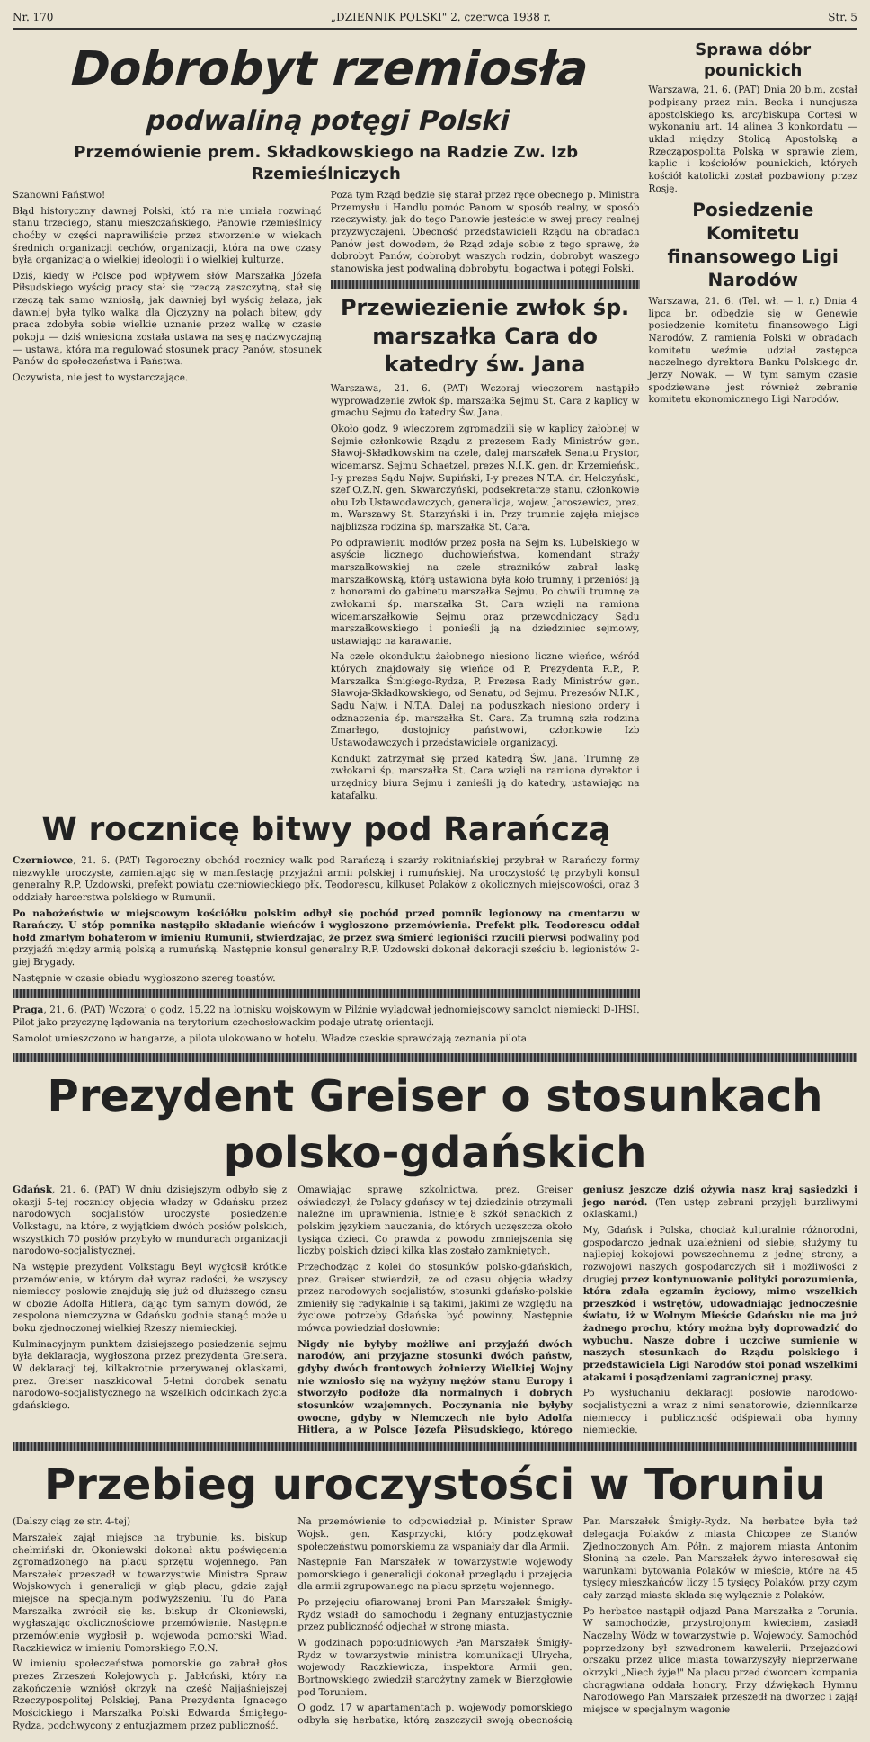Nr. 170 „DZIENNIK POLSKI" 2. czerwca 1938 r. Str. 5
Dobrobyt rzemiosła
podwaliną potęgi Polski
Przemówienie prem. Składkowskiego na Radzie Zw. Izb Rzemieślniczych
Szanowni Państwo!
Błąd historyczny dawnej Polski, któ ra nie umiała rozwinąć stanu trzeciego, stanu mieszczańskiego, Panowie rzemieślnicy choćby w części naprawiliście przez stworzenie w wiekach średnich organizacji cechów, organizacji, która na owe czasy była organizacją o wielkiej ideologii i o wielkiej kulturze.
Dziś, kiedy w Polsce pod wpływem słów Marszałka Józefa Piłsudskiego wyścig pracy stał się rzeczą zaszczytną, stał się rzeczą tak samo wzniosłą, jak dawniej był wyścig żelaza, jak dawniej była tylko walka dla Ojczyzny na polach bitew, gdy praca zdobyła sobie wielkie uznanie przez walkę w czasie pokoju — dziś wniesiona została ustawa na sesję nadzwyczajną — ustawa, która ma regulować stosunek pracy Panów, stosunek Panów do społeczeństwa i Państwa.
Oczywista, nie jest to wystarczające.
Poza tym Rząd będzie się starał przez ręce obecnego p. Ministra Przemysłu i Handlu pomóc Panom w sposób realny, w sposób rzeczywisty, jak do tego Panowie jesteście w swej pracy realnej przyzwyczajeni. Obecność przedstawicieli Rządu na obradach Panów jest dowodem, że Rząd zdaje sobie z tego sprawę, że dobrobyt Panów, dobrobyt waszych rodzin, dobrobyt waszego stanowiska jest podwaliną dobrobytu, bogactwa i potęgi Polski.
Przewiezienie zwłok śp. marszałka Cara do katedry św. Jana
Warszawa, 21. 6. (PAT) Wczoraj wieczorem nastąpiło wyprowadzenie zwłok śp. marszałka Sejmu St. Cara z kaplicy w gmachu Sejmu do katedry Św. Jana.
Około godz. 9 wieczorem zgromadzili się w kaplicy żałobnej w Sejmie członkowie Rządu z prezesem Rady Ministrów gen. Sławoj-Składkowskim na czele, dalej marszałek Senatu Prystor, wicemarsz. Sejmu Schaetzel, prezes N.I.K. gen. dr. Krzemieński, I-y prezes Sądu Najw. Supiński, I-y prezes N.T.A. dr. Helczyński, szef O.Z.N. gen. Skwarczyński, podsekretarze stanu, członkowie obu Izb Ustawodawczych, generalicja, wojew. Jaroszewicz, prez. m. Warszawy St. Starzyński i in. Przy trumnie zajęła miejsce najbliższa rodzina śp. marszałka St. Cara.
Po odprawieniu modłów przez posła na Sejm ks. Lubelskiego w asyście licznego duchowieństwa, komendant straży marszałkowskiej na czele strażników zabrał laskę marszałkowską, którą ustawiona była koło trumny, i przeniósł ją z honorami do gabinetu marszałka Sejmu. Po chwili trumnę ze zwłokami śp. marszałka St. Cara wzięli na ramiona wicemarszałkowie Sejmu oraz przewodniczący Sądu marszałkowskiego i ponieśli ją na dziedziniec sejmowy, ustawiając na karawanie.
Na czele okonduktu żałobnego niesiono liczne wieńce, wśród których znajdowały się wieńce od P. Prezydenta R.P., P. Marszałka Śmigłego-Rydza, P. Prezesa Rady Ministrów gen. Sławoja-Składkowskiego, od Senatu, od Sejmu, Prezesów N.I.K., Sądu Najw. i N.T.A. Dalej na poduszkach niesiono ordery i odznaczenia śp. marszałka St. Cara. Za trumną szła rodzina Zmarłego, dostojnicy państwowi, członkowie Izb Ustawodawczych i przedstawiciele organizacyj.
Kondukt zatrzymał się przed katedrą Św. Jana. Trumnę ze zwłokami śp. marszałka St. Cara wzięli na ramiona dyrektor i urzędnicy biura Sejmu i zanieśli ją do katedry, ustawiając na katafalku.
W rocznicę bitwy pod Rarańczą
Czerniowce, 21. 6. (PAT) Tegoroczny obchód rocznicy walk pod Rarańczą i szarży rokitniańskiej przybrał w Rarańczy formy niezwykle uroczyste, zamieniając się w manifestację przyjaźni armii polskiej i rumuńskiej. Na uroczystość tę przybyli konsul generalny R.P. Uzdowski, prefekt powiatu czerniowieckiego płk. Teodorescu, kilkuset Polaków z okolicznych miejscowości, oraz 3 oddziały harcerstwa polskiego w Rumunii.
Po nabożeństwie w miejscowym kościółku polskim odbył się pochód przed pomnik legionowy na cmentarzu w Rarańczy. U stóp pomnika nastąpiło składanie wieńców i wygłoszono przemówienia. Prefekt płk. Teodorescu oddał hołd zmarłym bohaterom w imieniu Rumunii, stwierdzając, że przez swą śmierć legioniści rzucili pierwsi podwaliny pod przyjaźń między armią polską a rumuńską. Następnie konsul generalny R.P. Uzdowski dokonał dekoracji sześciu b. legionistów 2-giej Brygady.
Następnie w czasie obiadu wygłoszono szereg toastów.
Praga, 21. 6. (PAT) Wczoraj o godz. 15.22 na lotnisku wojskowym w Pilźnie wylądował jednomiejscowy samolot niemiecki D-IHSI. Pilot jako przyczynę lądowania na terytorium czechosłowackim podaje utratę orientacji.
Samolot umieszczono w hangarze, a pilota ulokowano w hotelu. Władze czeskie sprawdzają zeznania pilota.
Sprawa dóbr pounickich
Warszawa, 21. 6. (PAT) Dnia 20 b.m. został podpisany przez min. Becka i nuncjusza apostolskiego ks. arcybiskupa Cortesi w wykonaniu art. 14 alinea 3 konkordatu — układ między Stolicą Apostolską a Rzecząpospolitą Polską w sprawie ziem, kaplic i kościołów pounickich, których kościół katolicki został pozbawiony przez Rosję.
Posiedzenie Komitetu finansowego Ligi Narodów
Warszawa, 21. 6. (Tel. wł. — l. r.) Dnia 4 lipca br. odbędzie się w Genewie posiedzenie komitetu finansowego Ligi Narodów. Z ramienia Polski w obradach komitetu weźmie udział zastępca naczelnego dyrektora Banku Polskiego dr. Jerzy Nowak. — W tym samym czasie spodziewane jest również zebranie komitetu ekonomicznego Ligi Narodów.
Prezydent Greiser o stosunkach polsko-gdańskich
Gdańsk, 21. 6. (PAT) W dniu dzisiejszym odbyło się z okazji 5-tej rocznicy objęcia władzy w Gdańsku przez narodowych socjalistów uroczyste posiedzenie Volkstagu, na które, z wyjątkiem dwóch posłów polskich, wszystkich 70 posłów przybyło w mundurach organizacji narodowo-socjalistycznej.
Na wstępie prezydent Volkstagu Beyl wygłosił krótkie przemówienie, w którym dał wyraz radości, że wszyscy niemieccy posłowie znajdują się już od dłuższego czasu w obozie Adolfa Hitlera, dając tym samym dowód, że zespolona niemczyzna w Gdańsku godnie stanąć może u boku zjednoczonej wielkiej Rzeszy niemieckiej.
Kulminacyjnym punktem dzisiejszego posiedzenia sejmu była deklaracja, wygłoszona przez prezydenta Greisera. W deklaracji tej, kilkakrotnie przerywanej oklaskami, prez. Greiser naszkicował 5-letni dorobek senatu narodowo-socjalistycznego na wszelkich odcinkach życia gdańskiego.
Omawiając sprawę szkolnictwa, prez. Greiser oświadczył, że Polacy gdańscy w tej dziedzinie otrzymali należne im uprawnienia. Istnieje 8 szkół senackich z polskim językiem nauczania, do których uczęszcza około tysiąca dzieci. Co prawda z powodu zmniejszenia się liczby polskich dzieci kilka klas zostało zamkniętych.
Przechodząc z kolei do stosunków polsko-gdańskich, prez. Greiser stwierdził, że od czasu objęcia władzy przez narodowych socjalistów, stosunki gdańsko-polskie zmieniły się radykalnie i są takimi, jakimi ze względu na życiowe potrzeby Gdańska być powinny. Następnie mówca powiedział dosłownie:
Nigdy nie byłyby możliwe ani przyjaźń dwóch narodów, ani przyjazne stosunki dwóch państw, gdyby dwóch frontowych żołnierzy Wielkiej Wojny nie wzniosło się na wyżyny mężów stanu Europy i stworzyło podłoże dla normalnych i dobrych stosunków wzajemnych. Poczynania nie byłyby owocne, gdyby w Niemczech nie było Adolfa Hitlera, a w Polsce Józefa Piłsudskiego, którego geniusz jeszcze dziś ożywia nasz kraj sąsiedzki i jego naród. (Ten ustęp zebrani przyjęli burzliwymi oklaskami.)
My, Gdańsk i Polska, chociaż kulturalnie różnorodni, gospodarczo jednak uzależnieni od siebie, służymy tu najlepiej kokojowi powszechnemu z jednej strony, a rozwojowi naszych gospodarczych sił i możliwości z drugiej przez kontynuowanie polityki porozumienia, która zdała egzamin życiowy, mimo wszelkich przeszkód i wstrętów, udowadniając jednocześnie światu, iż w Wolnym Mieście Gdańsku nie ma już żadnego prochu, który można były doprowadzić do wybuchu. Nasze dobre i uczciwe sumienie w naszych stosunkach do Rządu polskiego i przedstawiciela Ligi Narodów stoi ponad wszelkimi atakami i posądzeniami zagranicznej prasy.
Po wysłuchaniu deklaracji posłowie narodowo-socjalistyczni a wraz z nimi senatorowie, dziennikarze niemieccy i publiczność odśpiewali oba hymny niemieckie.
Przebieg uroczystości w Toruniu
(Dalszy ciąg ze str. 4-tej)
Marszałek zajął miejsce na trybunie, ks. biskup chełmiński dr. Okoniewski dokonał aktu poświęcenia zgromadzonego na placu sprzętu wojennego. Pan Marszałek przeszedł w towarzystwie Ministra Spraw Wojskowych i generalicji w głąb placu, gdzie zajął miejsce na specjalnym podwyższeniu. Tu do Pana Marszałka zwrócił się ks. biskup dr Okoniewski, wygłaszając okolicznościowe przemówienie. Następnie przemówienie wygłosił p. wojewoda pomorski Wład. Raczkiewicz w imieniu Pomorskiego F.O.N.
W imieniu społeczeństwa pomorskie go zabrał głos prezes Zrzeszeń Kolejowych p. Jabłoński, który na zakończenie wzniósł okrzyk na cześć Najjaśniejszej Rzeczypospolitej Polskiej, Pana Prezydenta Ignacego Mościckiego i Marszałka Polski Edwarda Śmigłego-Rydza, podchwycony z entuzjazmem przez publiczność.
Na przemówienie to odpowiedział p. Minister Spraw Wojsk. gen. Kasprzycki, który podziękował społeczeństwu pomorskiemu za wspaniały dar dla Armii.
Następnie Pan Marszałek w towarzystwie wojewody pomorskiego i generalicji dokonał przeglądu i przejęcia dla armii zgrupowanego na placu sprzętu wojennego.
Po przejęciu ofiarowanej broni Pan Marszałek Śmigły-Rydz wsiadł do samochodu i żegnany entuzjastycznie przez publiczność odjechał w stronę miasta.
W godzinach popołudniowych Pan Marszałek Śmigły-Rydz w towarzystwie ministra komunikacji Ulrycha, wojewody Raczkiewicza, inspektora Armii gen. Bortnowskiego zwiedził starożytny zamek w Bierzgłowie pod Toruniem.
O godz. 17 w apartamentach p. wojewody pomorskiego odbyła się herbatka, którą zaszczycił swoją obecnością Pan Marszałek Śmigły-Rydz. Na herbatce była też delegacja Polaków z miasta Chicopee ze Stanów Zjednoczonych Am. Półn. z majorem miasta Antonim Słoniną na czele. Pan Marszałek żywo interesował się warunkami bytowania Polaków w mieście, które na 45 tysięcy mieszkańców liczy 15 tysięcy Polaków, przy czym cały zarząd miasta składa się wyłącznie z Polaków.
Po herbatce nastąpił odjazd Pana Marszałka z Torunia. W samochodzie, przystrojonym kwieciem, zasiadł Naczelny Wódz w towarzystwie p. Wojewody. Samochód poprzedzony był szwadronem kawalerii. Przejazdowi orszaku przez ulice miasta towarzyszyły nieprzerwane okrzyki „Niech żyje!" Na placu przed dworcem kompania chorągwiana oddała honory. Przy dźwiękach Hymnu Narodowego Pan Marszałek przeszedł na dworzec i zajął miejsce w specjalnym wagonie